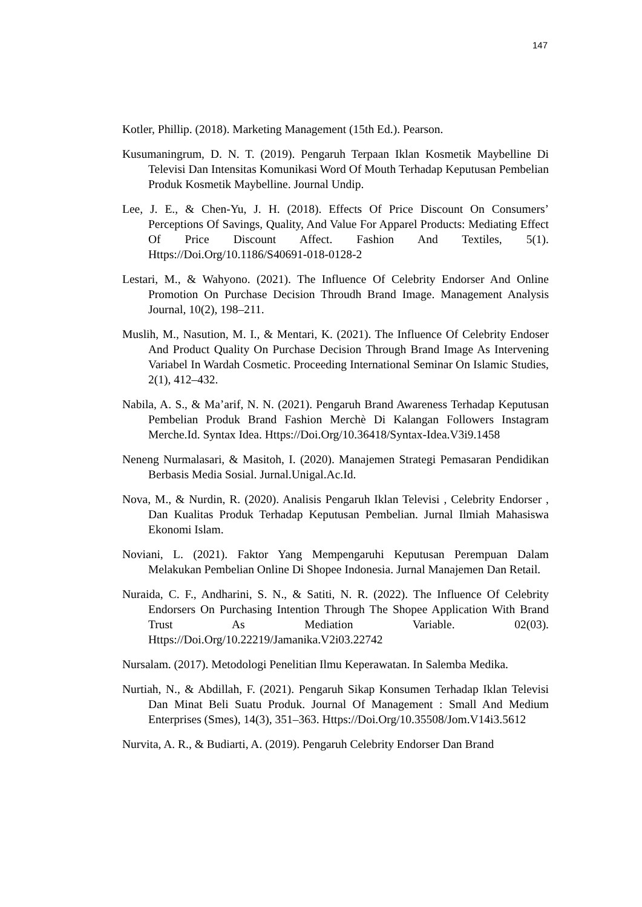147
Kotler, Phillip. (2018). Marketing Management (15th Ed.). Pearson.
Kusumaningrum, D. N. T. (2019). Pengaruh Terpaan Iklan Kosmetik Maybelline Di Televisi Dan Intensitas Komunikasi Word Of Mouth Terhadap Keputusan Pembelian Produk Kosmetik Maybelline. Journal Undip.
Lee, J. E., & Chen-Yu, J. H. (2018). Effects Of Price Discount On Consumers’ Perceptions Of Savings, Quality, And Value For Apparel Products: Mediating Effect Of Price Discount Affect. Fashion And Textiles, 5(1). Https://Doi.Org/10.1186/S40691-018-0128-2
Lestari, M., & Wahyono. (2021). The Influence Of Celebrity Endorser And Online Promotion On Purchase Decision Throudh Brand Image. Management Analysis Journal, 10(2), 198–211.
Muslih, M., Nasution, M. I., & Mentari, K. (2021). The Influence Of Celebrity Endoser And Product Quality On Purchase Decision Through Brand Image As Intervening Variabel In Wardah Cosmetic. Proceeding International Seminar On Islamic Studies, 2(1), 412–432.
Nabila, A. S., & Ma’arif, N. N. (2021). Pengaruh Brand Awareness Terhadap Keputusan Pembelian Produk Brand Fashion Merchè Di Kalangan Followers Instagram Merche.Id. Syntax Idea. Https://Doi.Org/10.36418/Syntax-Idea.V3i9.1458
Neneng Nurmalasari, & Masitoh, I. (2020). Manajemen Strategi Pemasaran Pendidikan Berbasis Media Sosial. Jurnal.Unigal.Ac.Id.
Nova, M., & Nurdin, R. (2020). Analisis Pengaruh Iklan Televisi , Celebrity Endorser , Dan Kualitas Produk Terhadap Keputusan Pembelian. Jurnal Ilmiah Mahasiswa Ekonomi Islam.
Noviani, L. (2021). Faktor Yang Mempengaruhi Keputusan Perempuan Dalam Melakukan Pembelian Online Di Shopee Indonesia. Jurnal Manajemen Dan Retail.
Nuraida, C. F., Andharini, S. N., & Satiti, N. R. (2022). The Influence Of Celebrity Endorsers On Purchasing Intention Through The Shopee Application With Brand Trust As Mediation Variable. 02(03). Https://Doi.Org/10.22219/Jamanika.V2i03.22742
Nursalam. (2017). Metodologi Penelitian Ilmu Keperawatan. In Salemba Medika.
Nurtiah, N., & Abdillah, F. (2021). Pengaruh Sikap Konsumen Terhadap Iklan Televisi Dan Minat Beli Suatu Produk. Journal Of Management : Small And Medium Enterprises (Smes), 14(3), 351–363. Https://Doi.Org/10.35508/Jom.V14i3.5612
Nurvita, A. R., & Budiarti, A. (2019). Pengaruh Celebrity Endorser Dan Brand